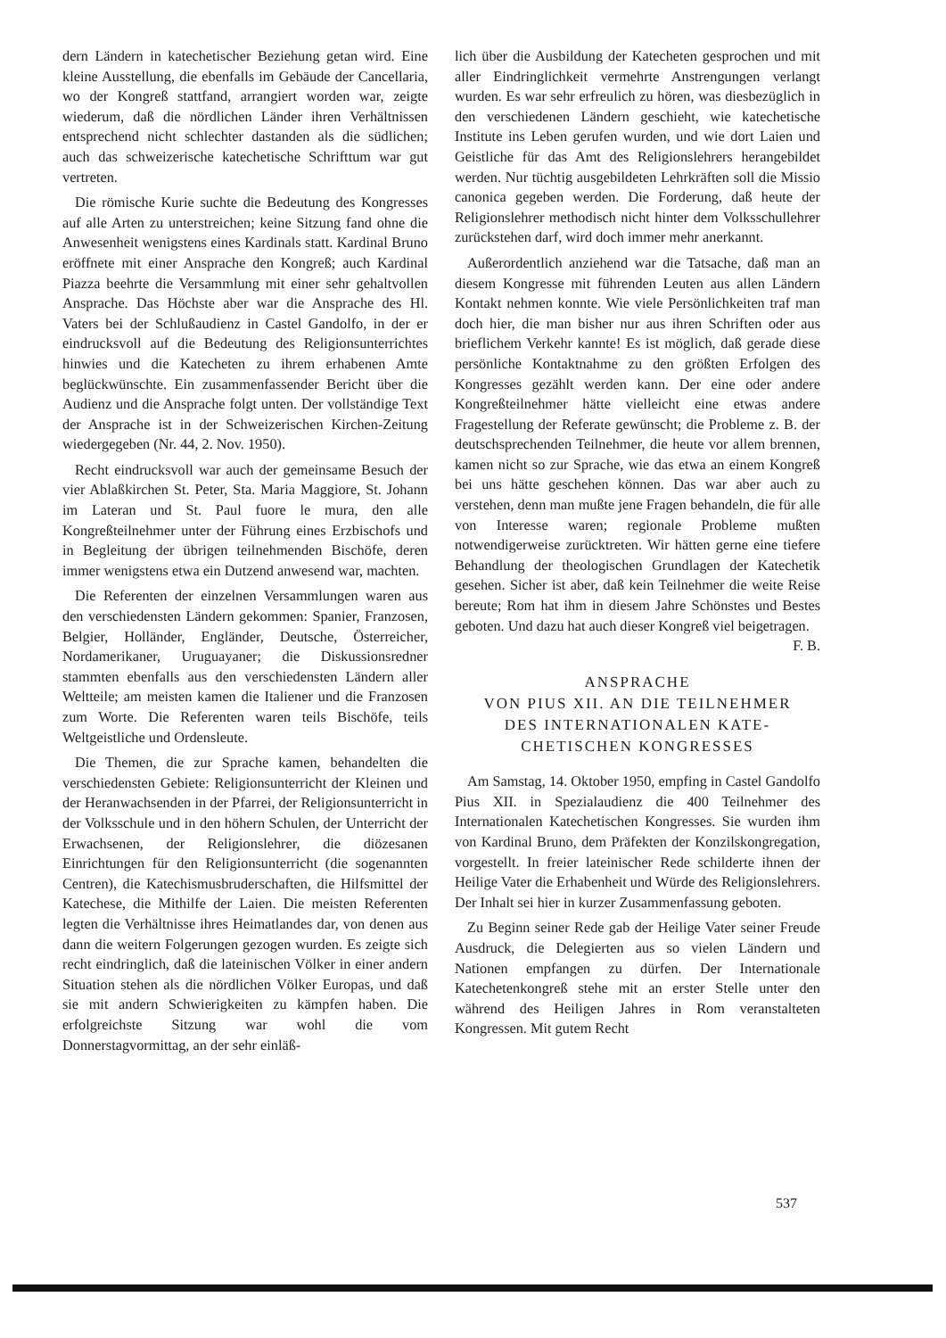dern Ländern in katechetischer Beziehung getan wird. Eine kleine Ausstellung, die ebenfalls im Gebäude der Cancellaria, wo der Kongreß stattfand, arrangiert worden war, zeigte wiederum, daß die nördlichen Länder ihren Verhältnissen entsprechend nicht schlechter dastanden als die südlichen; auch das schweizerische katechetische Schrifttum war gut vertreten.
Die römische Kurie suchte die Bedeutung des Kongresses auf alle Arten zu unterstreichen; keine Sitzung fand ohne die Anwesenheit wenigstens eines Kardinals statt. Kardinal Bruno eröffnete mit einer Ansprache den Kongreß; auch Kardinal Piazza beehrte die Versammlung mit einer sehr gehaltvollen Ansprache. Das Höchste aber war die Ansprache des Hl. Vaters bei der Schlußaudienz in Castel Gandolfo, in der er eindrucksvoll auf die Bedeutung des Religionsunterrichtes hinwies und die Katecheten zu ihrem erhabenen Amte beglückwünschte. Ein zusammenfassender Bericht über die Audienz und die Ansprache folgt unten. Der vollständige Text der Ansprache ist in der Schweizerischen Kirchen-Zeitung wiedergegeben (Nr. 44, 2. Nov. 1950).
Recht eindrucksvoll war auch der gemeinsame Besuch der vier Ablaßkirchen St. Peter, Sta. Maria Maggiore, St. Johann im Lateran und St. Paul fuore le mura, den alle Kongreßteilnehmer unter der Führung eines Erzbischofs und in Begleitung der übrigen teilnehmenden Bischöfe, deren immer wenigstens etwa ein Dutzend anwesend war, machten.
Die Referenten der einzelnen Versammlungen waren aus den verschiedensten Ländern gekommen: Spanier, Franzosen, Belgier, Holländer, Engländer, Deutsche, Österreicher, Nordamerikaner, Uruguayaner; die Diskussionsredner stammten ebenfalls aus den verschiedensten Ländern aller Weltteile; am meisten kamen die Italiener und die Franzosen zum Worte. Die Referenten waren teils Bischöfe, teils Weltgeistliche und Ordensleute.
Die Themen, die zur Sprache kamen, behandelten die verschiedensten Gebiete: Religionsunterricht der Kleinen und der Heranwachsenden in der Pfarrei, der Religionsunterricht in der Volksschule und in den höhern Schulen, der Unterricht der Erwachsenen, der Religionslehrer, die diözesanen Einrichtungen für den Religionsunterricht (die sogenannten Centren), die Katechismusbruderschaften, die Hilfsmittel der Katechese, die Mithilfe der Laien. Die meisten Referenten legten die Verhältnisse ihres Heimatlandes dar, von denen aus dann die weitern Folgerungen gezogen wurden. Es zeigte sich recht eindringlich, daß die lateinischen Völker in einer andern Situation stehen als die nördlichen Völker Europas, und daß sie mit andern Schwierigkeiten zu kämpfen haben. Die erfolgreichste Sitzung war wohl die vom Donnerstagvormittag, an der sehr einläß-
lich über die Ausbildung der Katecheten gesprochen und mit aller Eindringlichkeit vermehrte Anstrengungen verlangt wurden. Es war sehr erfreulich zu hören, was diesbezüglich in den verschiedenen Ländern geschieht, wie katechetische Institute ins Leben gerufen wurden, und wie dort Laien und Geistliche für das Amt des Religionslehrers herangebildet werden. Nur tüchtig ausgebildeten Lehrkräften soll die Missio canonica gegeben werden. Die Forderung, daß heute der Religionslehrer methodisch nicht hinter dem Volksschullehrer zurückstehen darf, wird doch immer mehr anerkannt.
Außerordentlich anziehend war die Tatsache, daß man an diesem Kongresse mit führenden Leuten aus allen Ländern Kontakt nehmen konnte. Wie viele Persönlichkeiten traf man doch hier, die man bisher nur aus ihren Schriften oder aus brieflichem Verkehr kannte! Es ist möglich, daß gerade diese persönliche Kontaktnahme zu den größten Erfolgen des Kongresses gezählt werden kann. Der eine oder andere Kongreßteilnehmer hätte vielleicht eine etwas andere Fragestellung der Referate gewünscht; die Probleme z. B. der deutschsprechenden Teilnehmer, die heute vor allem brennen, kamen nicht so zur Sprache, wie das etwa an einem Kongreß bei uns hätte geschehen können. Das war aber auch zu verstehen, denn man mußte jene Fragen behandeln, die für alle von Interesse waren; regionale Probleme mußten notwendigerweise zurücktreten. Wir hätten gerne eine tiefere Behandlung der theologischen Grundlagen der Katechetik gesehen. Sicher ist aber, daß kein Teilnehmer die weite Reise bereute; Rom hat ihm in diesem Jahre Schönstes und Bestes geboten. Und dazu hat auch dieser Kongreß viel beigetragen. F. B.
ANSPRACHE
VON PIUS XII. AN DIE TEILNEHMER
DES INTERNATIONALEN KATE-
CHETISCHEN KONGRESSES
Am Samstag, 14. Oktober 1950, empfing in Castel Gandolfo Pius XII. in Spezialaudienz die 400 Teilnehmer des Internationalen Katechetischen Kongresses. Sie wurden ihm von Kardinal Bruno, dem Präfekten der Konzilskongregation, vorgestellt. In freier lateinischer Rede schilderte ihnen der Heilige Vater die Erhabenheit und Würde des Religionslehrers. Der Inhalt sei hier in kurzer Zusammenfassung geboten.
Zu Beginn seiner Rede gab der Heilige Vater seiner Freude Ausdruck, die Delegierten aus so vielen Ländern und Nationen empfangen zu dürfen. Der Internationale Katechetenkongreß stehe mit an erster Stelle unter den während des Heiligen Jahres in Rom veranstalteten Kongressen. Mit gutem Recht
537